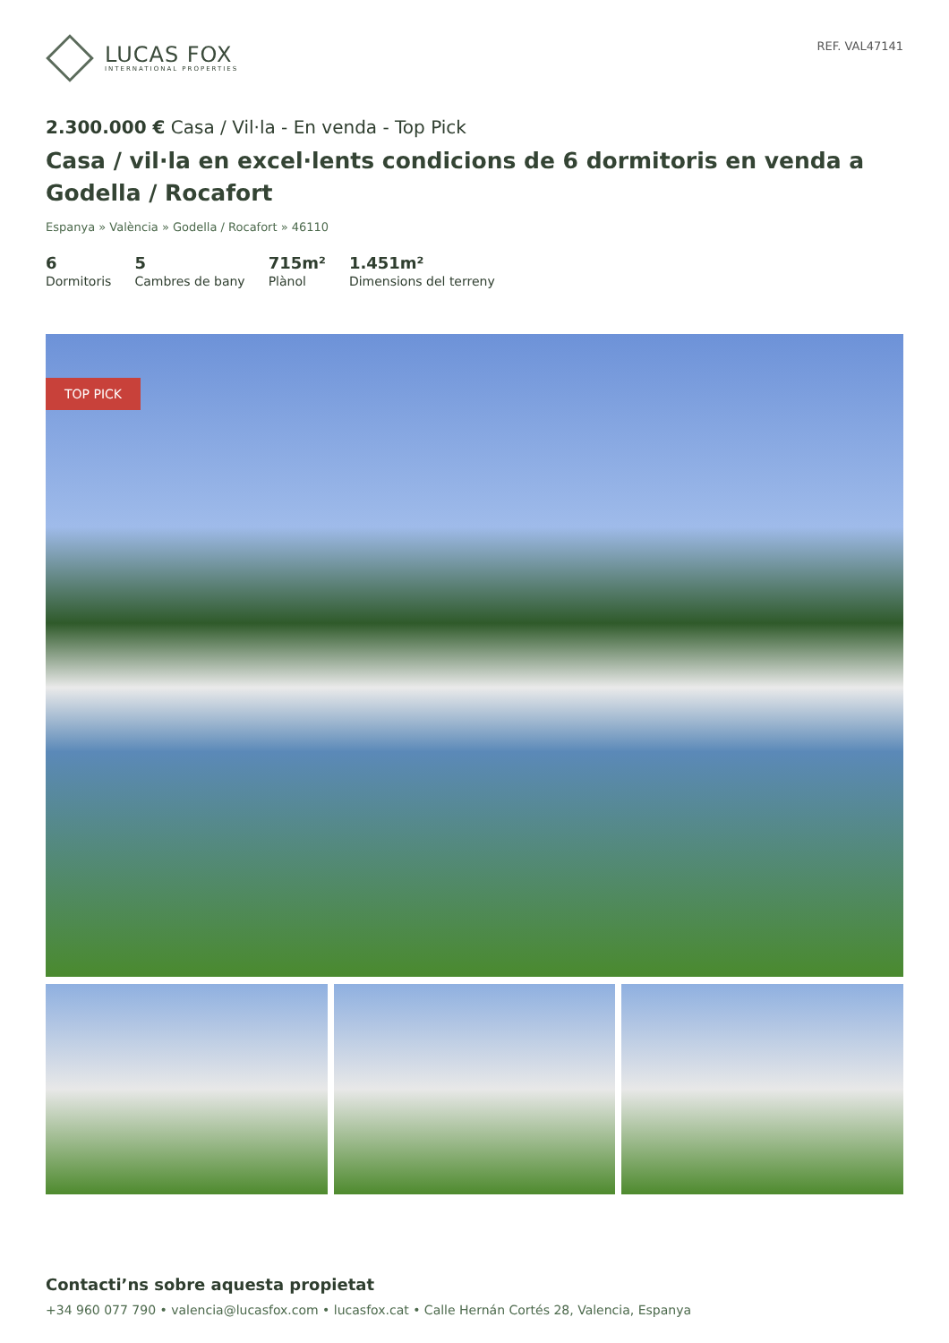LUCAS FOX
INTERNATIONAL PROPERTIES
REF. VAL47141
2.300.000 € Casa / Vil·la - En venda - Top Pick
Casa / vil·la en excel·lents condicions de 6 dormitoris en venda a Godella / Rocafort
Espanya » València » Godella / Rocafort » 46110
6
Dormitoris
5
Cambres de bany
715m²
Plànol
1.451m²
Dimensions del terreny
TOP PICK
Contacti’ns sobre aquesta propietat
+34 960 077 790 • valencia@lucasfox.com • lucasfox.cat • Calle Hernán Cortés 28, Valencia, Espanya